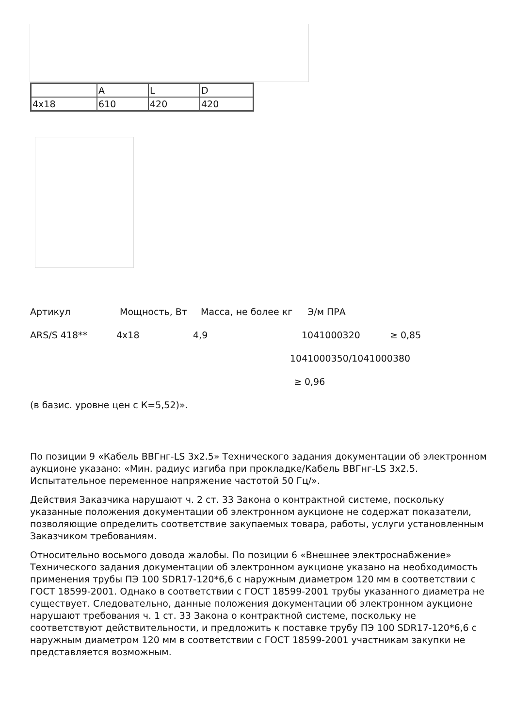| | A | L | D |
| 4x18 | 610 | 420 | 420 |
Артикул Мощность, Вт Масса, не более кг Э/м ПРА
ARS/S 418** 4x18 4,9 1041000320 ≥ 0,85
1041000350/1041000380
≥ 0,96
(в базис. уровне цен с К=5,52)».
По позиции 9 «Кабель ВВГнг-LS 3x2.5» Технического задания документации об электронном аукционе указано: «Мин. радиус изгиба при прокладке/Кабель ВВГнг-LS 3x2.5. Испытательное переменное напряжение частотой 50 Гц/».
Действия Заказчика нарушают ч. 2 ст. 33 Закона о контрактной системе, поскольку указанные положения документации об электронном аукционе не содержат показатели, позволяющие определить соответствие закупаемых товара, работы, услуги установленным Заказчиком требованиям.
Относительно восьмого довода жалобы. По позиции 6 «Внешнее электроснабжение» Технического задания документации об электронном аукционе указано на необходимость применения трубы ПЭ 100 SDR17-120*6,6 с наружным диаметром 120 мм в соответствии с ГОСТ 18599-2001. Однако в соответствии с ГОСТ 18599-2001 трубы указанного диаметра не существует. Следовательно, данные положения документации об электронном аукционе нарушают требования ч. 1 ст. 33 Закона о контрактной системе, поскольку не соответствуют действительности, и предложить к поставке трубу ПЭ 100 SDR17-120*6,6 с наружным диаметром 120 мм в соответствии с ГОСТ 18599-2001 участникам закупки не представляется возможным.